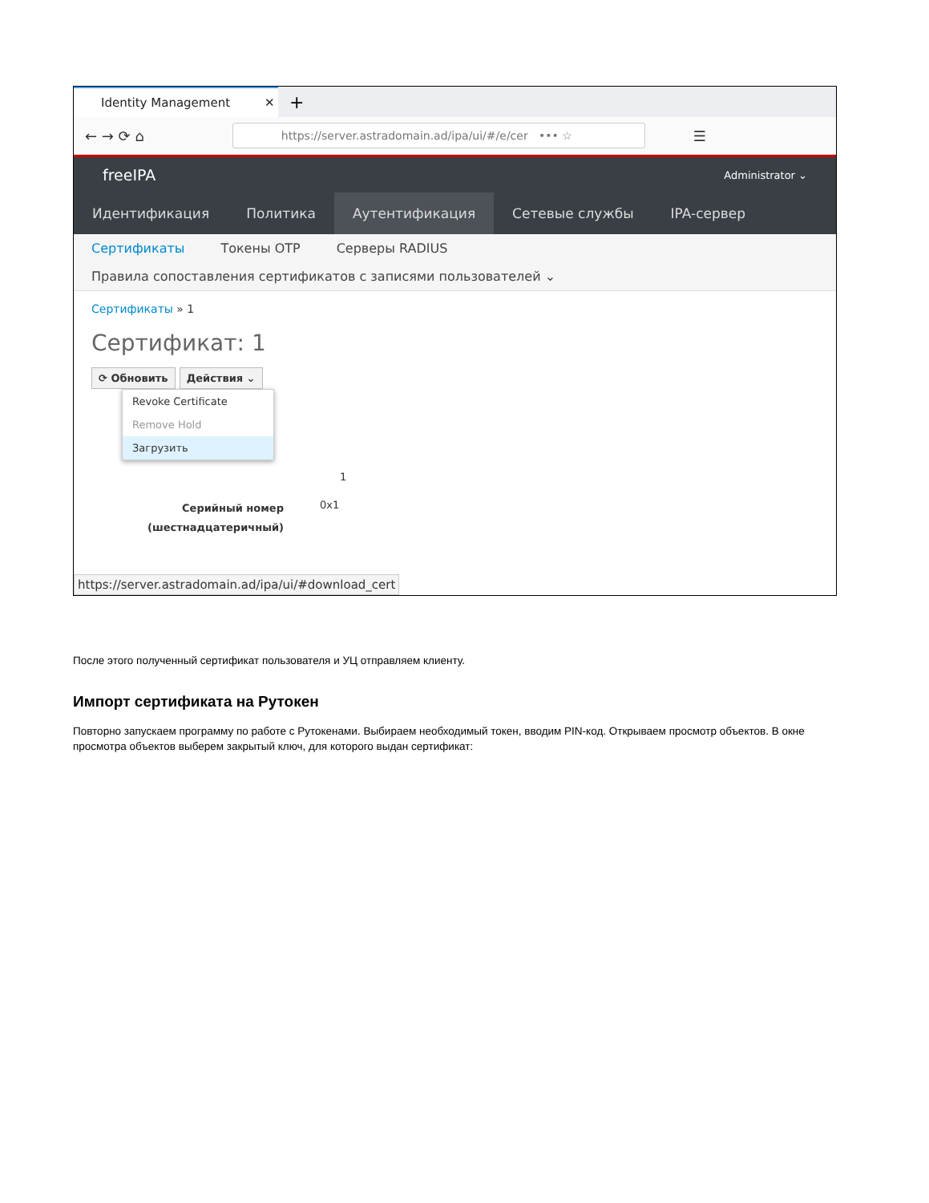Identity Management ✕
+
← → ⟳ ⌂
https://server.astradomain.ad/ipa/ui/#/e/cer ••• ☆
☰
freeIPA Administrator ⌄
Идентификация Политика Аутентификация Сетевые службы IPA-сервер
Сертификаты Токены OTP Серверы RADIUS
Правила сопоставления сертификатов с записями пользователей ⌄
Сертификаты » 1
Сертификат: 1
⟳ Обновить Действия ⌄
Revoke Certificate
Remove Hold
Загрузить
1
Серийный номер
(шестнадцатеричный)
0x1
https://server.astradomain.ad/ipa/ui/#download_cert
После этого полученный сертификат пользователя и УЦ отправляем клиенту.
Импорт сертификата на Рутокен
Повторно запускаем программу по работе с Рутокенами. Выбираем необходимый токен, вводим PIN-код. Открываем просмотр объектов. В окне просмотра объектов выберем закрытый ключ, для которого выдан сертификат: